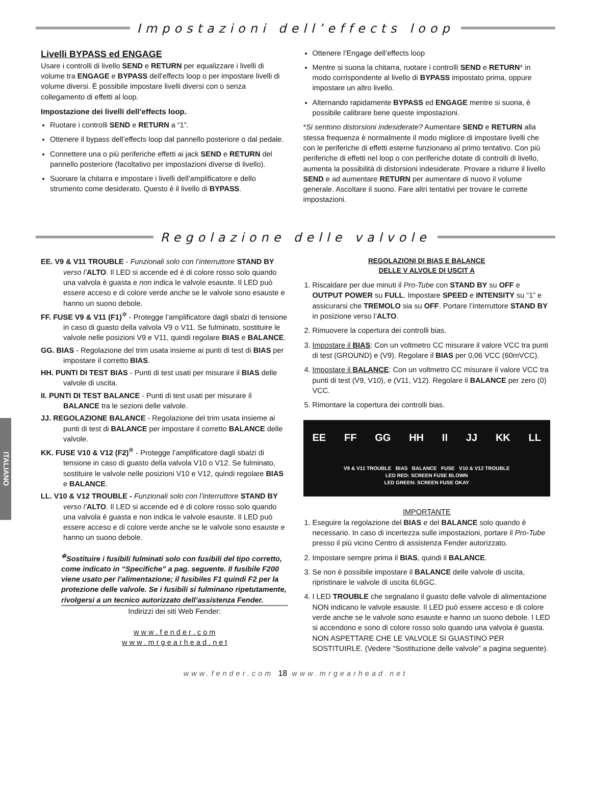Impostazioni dell’effects loop
Livelli BYPASS ed ENGAGE
Usare i controlli di livello SEND e RETURN per equalizzare i livelli di volume tra ENGAGE e BYPASS dell’effects loop o per impostare livelli di volume diversi. È possibile impostare livelli diversi con o senza collegamento di effetti al loop.
Impostazione dei livelli dell’effects loop.
Ruotare i controlli SEND e RETURN a “1”.
Ottenere il bypass dell’effects loop dal pannello posteriore o dal pedale.
Connettere una o più periferiche effetti ai jack SEND e RETURN del pannello posteriore (facoltativo per impostazioni diverse di livello).
Suonare la chitarra e impostare i livelli dell’amplificatore e dello strumento come desiderato. Questo è il livello di BYPASS.
Ottenere l’Engage dell’effects loop
Mentre si suona la chitarra, ruotare i controlli SEND e RETURN* in modo corrispondente al livello di BYPASS impostato prima, oppure impostare un altro livello.
Alternando rapidamente BYPASS ed ENGAGE mentre si suona, è possibile calibrare bene queste impostazioni.
*Si sentono distorsioni indesiderate? Aumentare SEND e RETURN alla stessa frequenza è normalmente il modo migliore di impostare livelli che con le periferiche di effetti esterne funzionano al primo tentativo. Con più periferiche di effetti nel loop o con periferiche dotate di controlli di livello, aumenta la possibilità di distorsioni indesiderate. Provare a ridurre il livello SEND e ad aumentare RETURN per aumentare di nuovo il volume generale. Ascoltare il suono. Fare altri tentativi per trovare le corrette impostazioni.
Regolazione delle valvole
ITALIANO
EE. V9 & V11 TROUBLE - Funzionali solo con l’interruttore STAND BY verso l’ALTO. Il LED si accende ed è di colore rosso solo quando una valvola è guasta e non indica le valvole esauste. Il LED può essere acceso e di colore verde anche se le valvole sono esauste e hanno un suono debole.
FF. FUSE V9 & V11 (F1)<sup>✲</sup> - Protegge l’amplificatore dagli sbalzi di tensione in caso di guasto della valvola V9 o V11. Se fulminato, sostituire le valvole nelle posizioni V9 e V11, quindi regolare BIAS e BALANCE.
GG. BIAS - Regolazione del trim usata insieme ai punti di test di BIAS per impostare il corretto BIAS.
HH. PUNTI DI TEST BIAS - Punti di test usati per misurare il BIAS delle valvole di uscita.
II. PUNTI DI TEST BALANCE - Punti di test usati per misurare il BALANCE tra le sezioni delle valvole.
JJ. REGOLAZIONE BALANCE - Regolazione del trim usata insieme ai punti di test di BALANCE per impostare il corretto BALANCE delle valvole.
KK. FUSE V10 & V12 (F2)<sup>✲</sup> - Protegge l’amplificatore dagli sbalzi di tensione in caso di guasto della valvola V10 o V12. Se fulminato, sostituire le valvole nelle posizioni V10 e V12, quindi regolare BIAS e BALANCE.
LL. V10 & V12 TROUBLE - Funzionali solo con l’interruttore STAND BY verso l’ALTO. Il LED si accende ed è di colore rosso solo quando una valvola è guasta e non indica le valvole esauste. Il LED può essere acceso e di colore verde anche se le valvole sono esauste e hanno un suono debole.
<sup>✲</sup>Sostituire i fusibili fulminati solo con fusibili del tipo corretto, come indicato in “Specifiche” a pag. seguente. Il fusibile F200 viene usato per l’alimentazione; il fusibiles F1 quindi F2 per la protezione delle valvole. Se i fusibili si fulminano ripetutamente, rivolgersi a un tecnico autorizzato dell’assistenza Fender.
Indirizzi dei siti Web Fender:
w w w . f e n d e r . c o m
w w w . m r g e a r h e a d . n e t
REGOLAZIONI DI BIAS E BALANCE
DELLE V ALVOLE DI USCIT A
1. Riscaldare per due minuti il Pro-Tube con STAND BY su OFF e OUTPUT POWER su FULL. Impostare SPEED e INTENSITY su “1” e assicurarsi che TREMOLO sia su OFF. Portare l’interruttore STAND BY in posizione verso l’ALTO.
2. Rimuovere la copertura dei controlli bias.
3. Impostare il BIAS: Con un voltmetro CC misurare il valore VCC tra punti di test (GROUND) e (V9). Regolare il BIAS per 0,06 VCC (60mVCC).
4. Impostare il BALANCE: Con un voltmetro CC misurare il valore VCC tra punti di test (V9, V10), e (V11, V12). Regolare il BALANCE per zero (0) VCC.
5. Rimontare la copertura dei controlli bias.
EE FF GG HH II JJ KK LL
V9 & V11 TROUBLE BIAS BALANCE FUSE V10 & V12 TROUBLE
LED RED: SCREEN FUSE BLOWN
LED GREEN: SCREEN FUSE OKAY
IMPORTANTE
1. Eseguire la regolazione del BIAS e del BALANCE solo quando è necessario. In caso di incertezza sulle impostazioni, portare il Pro-Tube presso il più vicino Centro di assistenza Fender autorizzato.
2. Impostare sempre prima il BIAS, quindi il BALANCE.
3. Se non è possibile impostare il BALANCE delle valvole di uscita, ripristinare le valvole di uscita 6L6GC.
4. I LED TROUBLE che segnalano il guasto delle valvole di alimentazione NON indicano le valvole esauste. Il LED può essere acceso e di colore verde anche se le valvole sono esauste e hanno un suono debole. I LED si accendono e sono di colore rosso solo quando una valvola è guasta. NON ASPETTARE CHE LE VALVOLE SI GUASTINO PER SOSTITUIRLE. (Vedere “Sostituzione delle valvole” a pagina seguente).
www.fender.com 18 www.mrgearhead.net